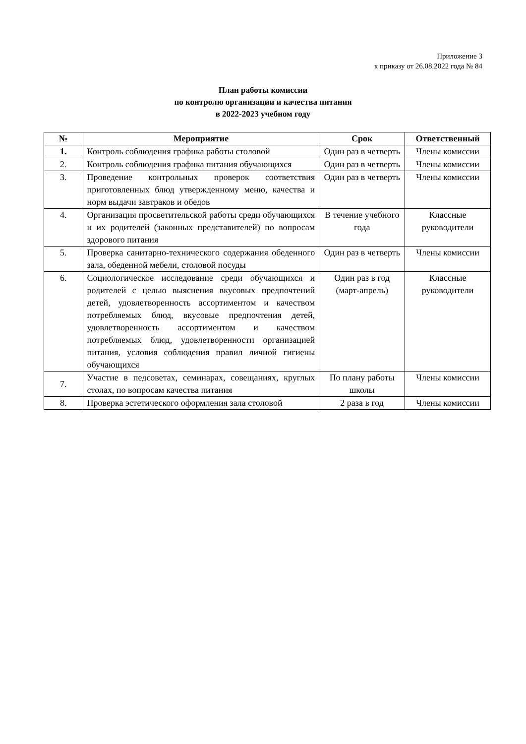Приложение 3
к приказу от 26.08.2022 года № 84
План работы комиссии
по контролю организации и качества питания
в 2022-2023 учебном году
| № | Мероприятие | Срок | Ответственный |
| --- | --- | --- | --- |
| 1. | Контроль соблюдения графика работы столовой | Один раз в четверть | Члены комиссии |
| 2. | Контроль соблюдения графика питания обучающихся | Один раз в четверть | Члены комиссии |
| 3. | Проведение контрольных проверок соответствия приготовленных блюд утвержденному меню, качества и норм выдачи завтраков и обедов | Один раз в четверть | Члены комиссии |
| 4. | Организация просветительской работы среди обучающихся и их родителей (законных представителей) по вопросам здорового питания | В течение учебного года | Классные руководители |
| 5. | Проверка санитарно-технического содержания обеденного зала, обеденной мебели, столовой посуды | Один раз в четверть | Члены комиссии |
| 6. | Социологическое исследование среди обучающихся и родителей с целью выяснения вкусовых предпочтений детей, удовлетворенность ассортиментом и качеством потребляемых блюд, вкусовые предпочтения детей, удовлетворенность ассортиментом и качеством потребляемых блюд, удовлетворенности организацией питания, условия соблюдения правил личной гигиены обучающихся | Один раз в год (март-апрель) | Классные руководители |
| 7. | Участие в педсоветах, семинарах, совещаниях, круглых столах, по вопросам качества питания | По плану работы школы | Члены комиссии |
| 8. | Проверка эстетического оформления зала столовой | 2 раза в год | Члены комиссии |